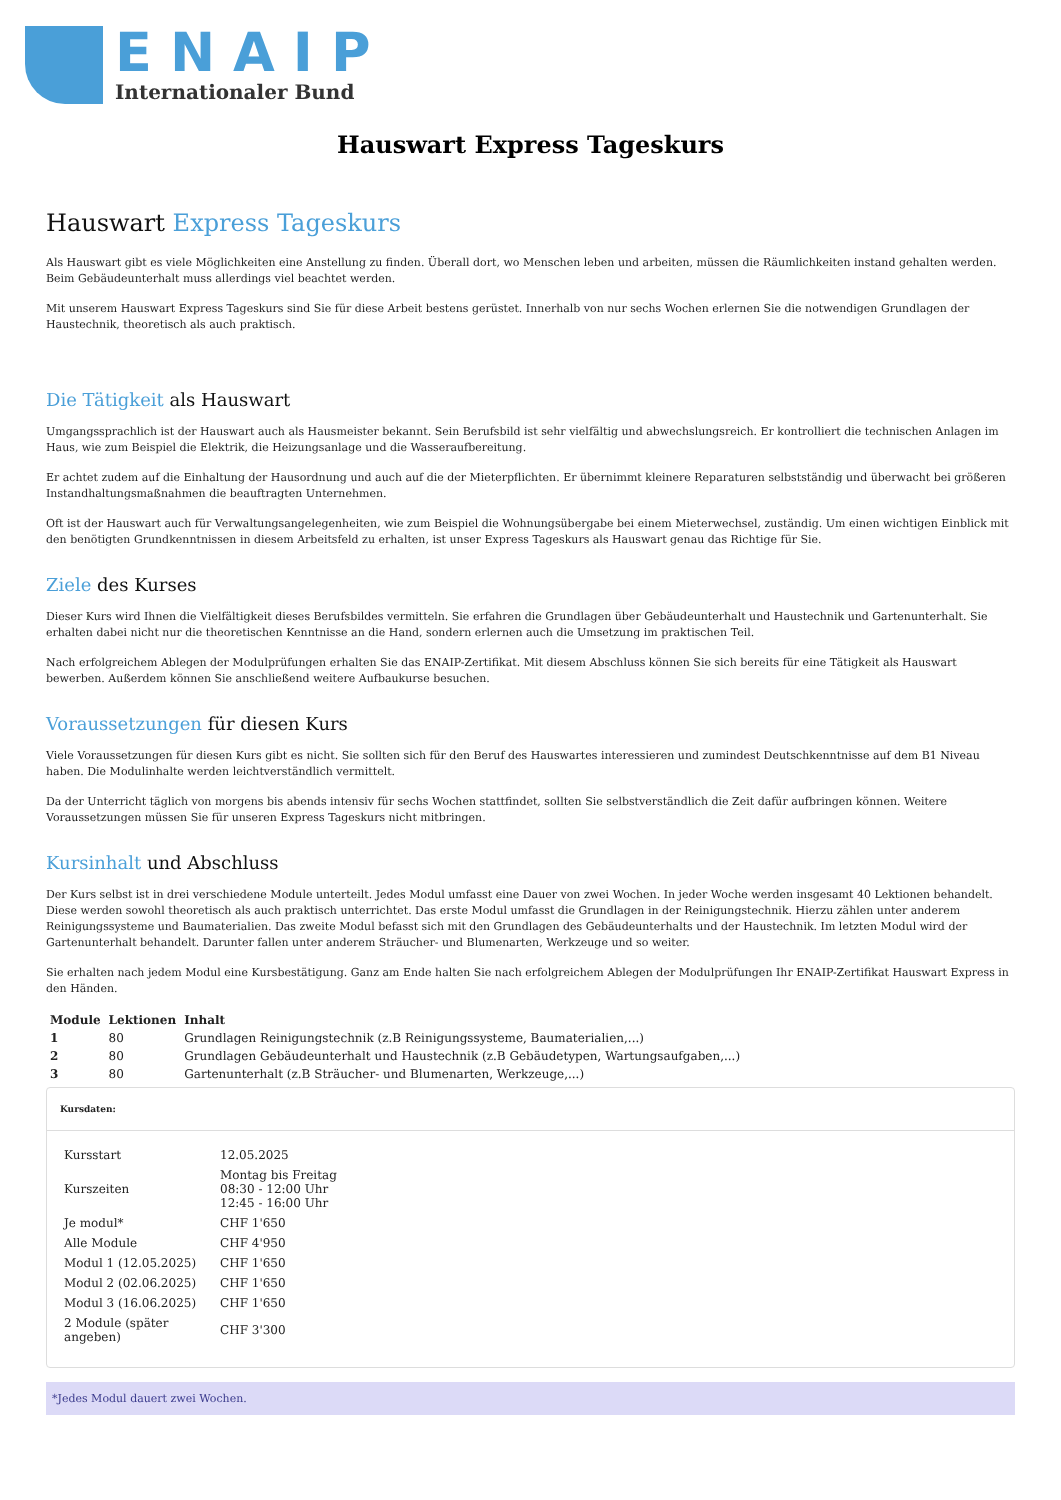ENAIP
Internationaler Bund
Hauswart Express Tageskurs
Hauswart Express Tageskurs
Als Hauswart gibt es viele Möglichkeiten eine Anstellung zu finden. Überall dort, wo Menschen leben und arbeiten, müssen die Räumlichkeiten instand gehalten werden. Beim Gebäudeunterhalt muss allerdings viel beachtet werden.
Mit unserem Hauswart Express Tageskurs sind Sie für diese Arbeit bestens gerüstet. Innerhalb von nur sechs Wochen erlernen Sie die notwendigen Grundlagen der Haustechnik, theoretisch als auch praktisch.
Die Tätigkeit als Hauswart
Umgangssprachlich ist der Hauswart auch als Hausmeister bekannt. Sein Berufsbild ist sehr vielfältig und abwechslungsreich. Er kontrolliert die technischen Anlagen im Haus, wie zum Beispiel die Elektrik, die Heizungsanlage und die Wasseraufbereitung.
Er achtet zudem auf die Einhaltung der Hausordnung und auch auf die der Mieterpflichten. Er übernimmt kleinere Reparaturen selbstständig und überwacht bei größeren Instandhaltungsmaßnahmen die beauftragten Unternehmen.
Oft ist der Hauswart auch für Verwaltungsangelegenheiten, wie zum Beispiel die Wohnungsübergabe bei einem Mieterwechsel, zuständig. Um einen wichtigen Einblick mit den benötigten Grundkenntnissen in diesem Arbeitsfeld zu erhalten, ist unser Express Tageskurs als Hauswart genau das Richtige für Sie.
Ziele des Kurses
Dieser Kurs wird Ihnen die Vielfältigkeit dieses Berufsbildes vermitteln. Sie erfahren die Grundlagen über Gebäudeunterhalt und Haustechnik und Gartenunterhalt. Sie erhalten dabei nicht nur die theoretischen Kenntnisse an die Hand, sondern erlernen auch die Umsetzung im praktischen Teil.
Nach erfolgreichem Ablegen der Modulprüfungen erhalten Sie das ENAIP-Zertifikat. Mit diesem Abschluss können Sie sich bereits für eine Tätigkeit als Hauswart bewerben. Außerdem können Sie anschließend weitere Aufbaukurse besuchen.
Voraussetzungen für diesen Kurs
Viele Voraussetzungen für diesen Kurs gibt es nicht. Sie sollten sich für den Beruf des Hauswartes interessieren und zumindest Deutschkenntnisse auf dem B1 Niveau haben. Die Modulinhalte werden leichtverständlich vermittelt.
Da der Unterricht täglich von morgens bis abends intensiv für sechs Wochen stattfindet, sollten Sie selbstverständlich die Zeit dafür aufbringen können. Weitere Voraussetzungen müssen Sie für unseren Express Tageskurs nicht mitbringen.
Kursinhalt und Abschluss
Der Kurs selbst ist in drei verschiedene Module unterteilt. Jedes Modul umfasst eine Dauer von zwei Wochen. In jeder Woche werden insgesamt 40 Lektionen behandelt. Diese werden sowohl theoretisch als auch praktisch unterrichtet. Das erste Modul umfasst die Grundlagen in der Reinigungstechnik. Hierzu zählen unter anderem Reinigungssysteme und Baumaterialien. Das zweite Modul befasst sich mit den Grundlagen des Gebäudeunterhalts und der Haustechnik. Im letzten Modul wird der Gartenunterhalt behandelt. Darunter fallen unter anderem Sträucher- und Blumenarten, Werkzeuge und so weiter.
Sie erhalten nach jedem Modul eine Kursbestätigung. Ganz am Ende halten Sie nach erfolgreichem Ablegen der Modulprüfungen Ihr ENAIP-Zertifikat Hauswart Express in den Händen.
| Module | Lektionen | Inhalt |
| --- | --- | --- |
| 1 | 80 | Grundlagen Reinigungstechnik (z.B Reinigungssysteme, Baumaterialien,...) |
| 2 | 80 | Grundlagen Gebäudeunterhalt und Haustechnik (z.B Gebäudetypen, Wartungsaufgaben,...) |
| 3 | 80 | Gartenunterhalt (z.B Sträucher- und Blumenarten, Werkzeuge,...) |
Kursdaten:
| Kursstart | 12.05.2025 |
| Kurszeiten | Montag bis Freitag 08:30 - 12:00 Uhr 12:45 - 16:00 Uhr |
| Je modul* | CHF 1'650 |
| Alle Module | CHF 4'950 |
| Modul 1 (12.05.2025) | CHF 1'650 |
| Modul 2 (02.06.2025) | CHF 1'650 |
| Modul 3 (16.06.2025) | CHF 1'650 |
| 2 Module (später angeben) | CHF 3'300 |
*Jedes Modul dauert zwei Wochen.